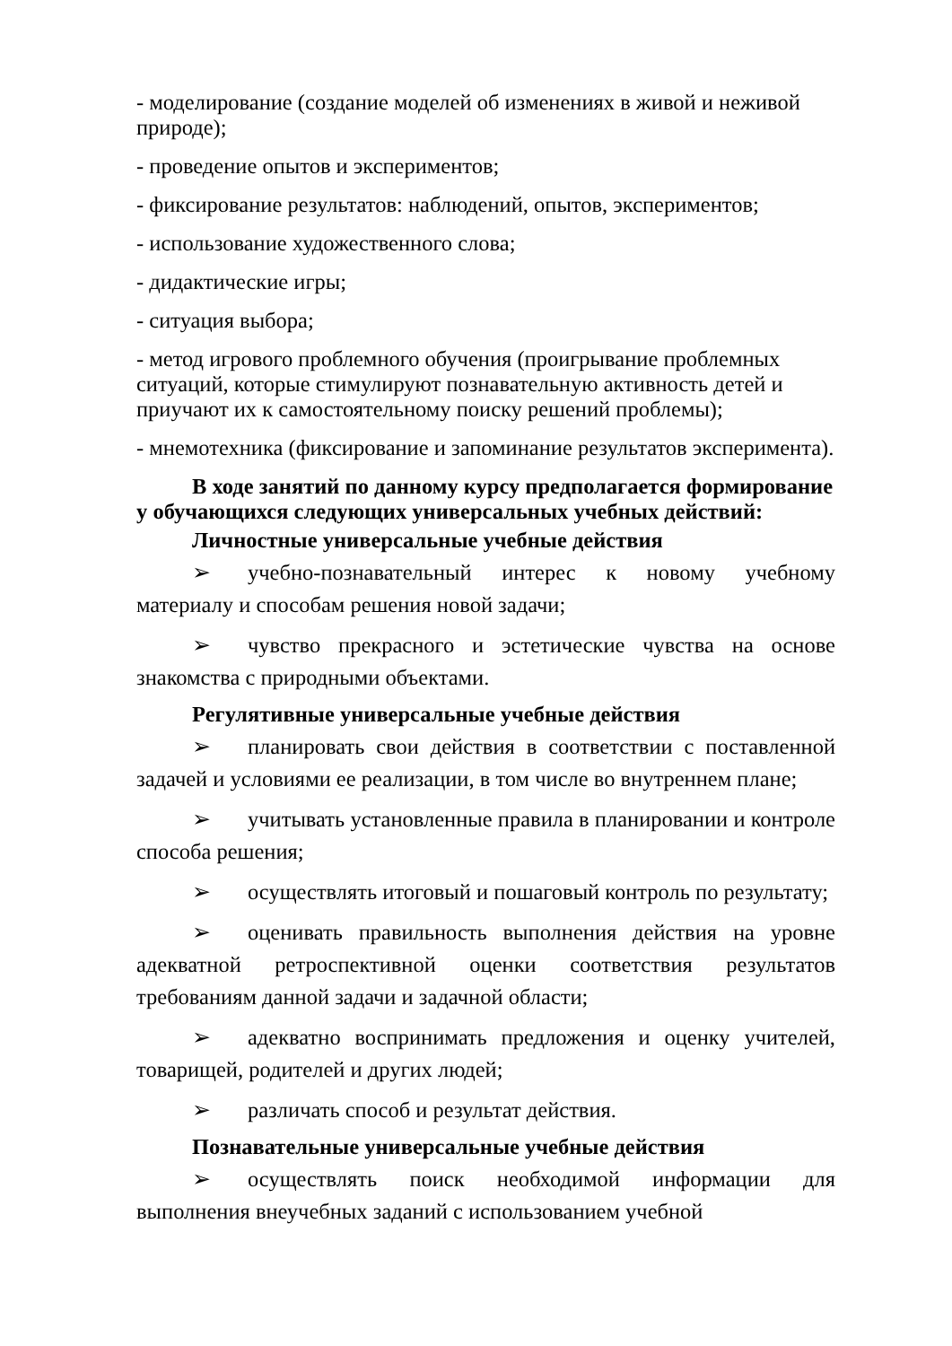- моделирование (создание моделей об изменениях в живой и неживой природе);
- проведение опытов и экспериментов;
- фиксирование результатов: наблюдений, опытов, экспериментов;
- использование художественного слова;
- дидактические игры;
- ситуация выбора;
- метод игрового проблемного обучения (проигрывание проблемных ситуаций, которые стимулируют познавательную активность детей и приучают их к самостоятельному поиску решений проблемы);
- мнемотехника (фиксирование и запоминание результатов эксперимента).
В ходе занятий по данному курсу предполагается формирование у обучающихся следующих универсальных учебных действий:
Личностные универсальные учебные действия
➢ учебно-познавательный интерес к новому учебному материалу и способам решения новой задачи;
➢ чувство прекрасного и эстетические чувства на основе знакомства с природными объектами.
Регулятивные универсальные учебные действия
➢ планировать свои действия в соответствии с поставленной задачей и условиями ее реализации, в том числе во внутреннем плане;
➢ учитывать установленные правила в планировании и контроле способа решения;
➢ осуществлять итоговый и пошаговый контроль по результату;
➢ оценивать правильность выполнения действия на уровне адекватной ретроспективной оценки соответствия результатов требованиям данной задачи и задачной области;
➢ адекватно воспринимать предложения и оценку учителей, товарищей, родителей и других людей;
➢ различать способ и результат действия.
Познавательные универсальные учебные действия
➢ осуществлять поиск необходимой информации для выполнения внеучебных заданий с использованием учебной